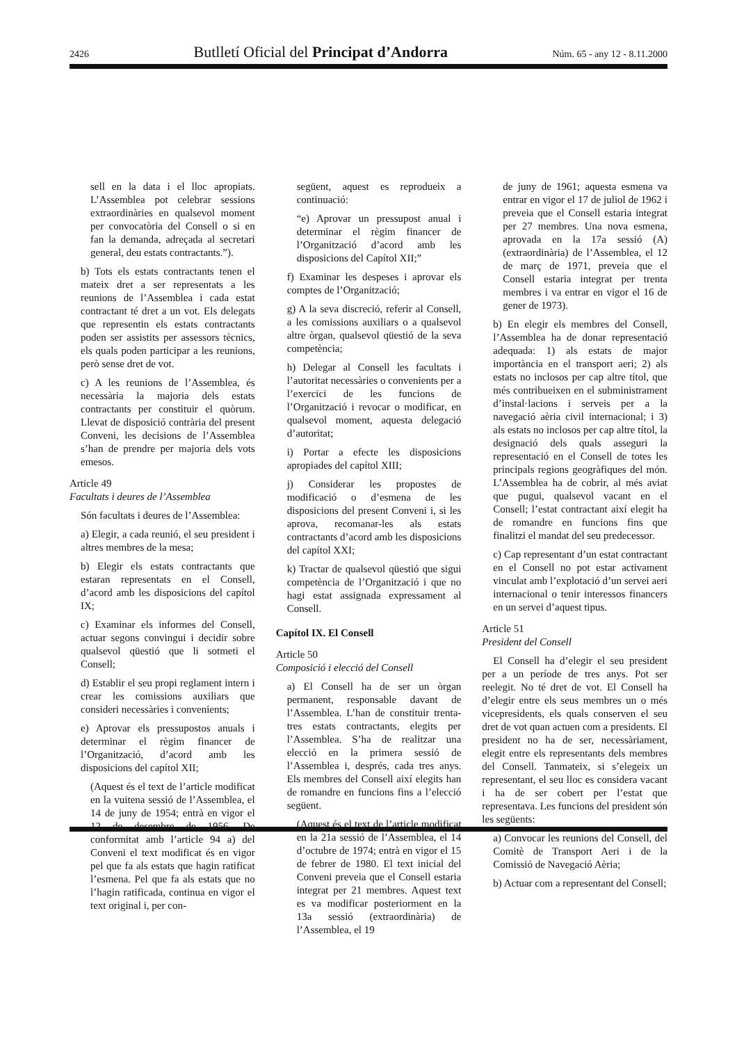2426 Butlletí Oficial del Principat d’Andorra Núm. 65 - any 12 - 8.11.2000
sell en la data i el lloc apropiats. L’Assemblea pot celebrar sessions extraordinàries en qualsevol moment per convocatòria del Consell o si en fan la demanda, adreçada al secretari general, deu estats contractants.”).
b) Tots els estats contractants tenen el mateix dret a ser representats a les reunions de l’Assemblea i cada estat contractant té dret a un vot. Els delegats que representin els estats contractants poden ser assistits per assessors tècnics, els quals poden participar a les reunions, però sense dret de vot.
c) A les reunions de l’Assemblea, és necessària la majoria dels estats contractants per constituir el quòrum. Llevat de disposició contrària del present Conveni, les decisions de l’Assemblea s’han de prendre per majoria dels vots emesos.
Article 49
Facultats i deures de l’Assemblea
Són facultats i deures de l’Assemblea:
a) Elegir, a cada reunió, el seu president i altres membres de la mesa;
b) Elegir els estats contractants que estaran representats en el Consell, d’acord amb les disposicions del capítol IX;
c) Examinar els informes del Consell, actuar segons convingui i decidir sobre qualsevol qüestió que li sotmeti el Consell;
d) Establir el seu propi reglament intern i crear les comissions auxiliars que consideri necessàries i convenients;
e) Aprovar els pressupostos anuals i determinar el règim financer de l’Organització, d’acord amb les disposicions del capítol XII;
(Aquest és el text de l’article modificat en la vuitena sessió de l’Assemblea, el 14 de juny de 1954; entrà en vigor el 12 de desembre de 1956. De conformitat amb l’article 94 a) del Conveni el text modificat és en vigor pel que fa als estats que hagin ratificat l’esmena. Pel que fa als estats que no l’hagin ratificada, continua en vigor el text original i, per con-
següent, aquest es reprodueix a continuació:
“e) Aprovar un pressupost anual i determinar el règim financer de l’Organització d’acord amb les disposicions del Capítol XII;”
f) Examinar les despeses i aprovar els comptes de l’Organització;
g) A la seva discreció, referir al Consell, a les comissions auxiliars o a qualsevol altre òrgan, qualsevol qüestió de la seva competència;
h) Delegar al Consell les facultats i l’autoritat necessàries o convenients per a l’exercici de les funcions de l’Organització i revocar o modificar, en qualsevol moment, aquesta delegació d’autoritat;
i) Portar a efecte les disposicions apropiades del capítol XIII;
j) Considerar les propostes de modificació o d’esmena de les disposicions del present Conveni i, si les aprova, recomanar-les als estats contractants d’acord amb les disposicions del capítol XXI;
k) Tractar de qualsevol qüestió que sigui competència de l’Organització i que no hagi estat assignada expressament al Consell.
Capítol IX. El Consell
Article 50
Composició i elecció del Consell
a) El Consell ha de ser un òrgan permanent, responsable davant de l’Assemblea. L’han de constituir trenta-tres estats contractants, elegits per l’Assemblea. S’ha de realitzar una elecció en la primera sessió de l’Assemblea i, després, cada tres anys. Els membres del Consell així elegits han de romandre en funcions fins a l’elecció següent.
(Aquest és el text de l’article modificat en la 21a sessió de l’Assemblea, el 14 d’octubre de 1974; entrà en vigor el 15 de febrer de 1980. El text inicial del Conveni preveia que el Consell estaria integrat per 21 membres. Aquest text es va modificar posteriorment en la 13a sessió (extraordinària) de l’Assemblea, el 19
de juny de 1961; aquesta esmena va entrar en vigor el 17 de juliol de 1962 i preveia que el Consell estaria integrat per 27 membres. Una nova esmena, aprovada en la 17a sessió (A) (extraordinària) de l’Assemblea, el 12 de març de 1971, preveia que el Consell estaria integrat per trenta membres i va entrar en vigor el 16 de gener de 1973).
b) En elegir els membres del Consell, l’Assemblea ha de donar representació adequada: 1) als estats de major importància en el transport aeri; 2) als estats no inclosos per cap altre títol, que més contribueixen en el subministrament d’instal·lacions i serveis per a la navegació aèria civil internacional; i 3) als estats no inclosos per cap altre títol, la designació dels quals asseguri la representació en el Consell de totes les principals regions geogràfiques del món. L’Assemblea ha de cobrir, al més aviat que pugui, qualsevol vacant en el Consell; l’estat contractant així elegit ha de romandre en funcions fins que finalitzi el mandat del seu predecessor.
c) Cap representant d’un estat contractant en el Consell no pot estar activament vinculat amb l’explotació d’un servei aeri internacional o tenir interessos financers en un servei d’aquest tipus.
Article 51
President del Consell
El Consell ha d’elegir el seu president per a un període de tres anys. Pot ser reelegit. No té dret de vot. El Consell ha d’elegir entre els seus membres un o més vicepresidents, els quals conserven el seu dret de vot quan actuen com a presidents. El president no ha de ser, necessàriament, elegit entre els representants dels membres del Consell. Tanmateix, si s’elegeix un representant, el seu lloc es considera vacant i ha de ser cobert per l’estat que representava. Les funcions del president són les següents:
a) Convocar les reunions del Consell, del Comitè de Transport Aeri i de la Comissió de Navegació Aèria;
b) Actuar com a representant del Consell;